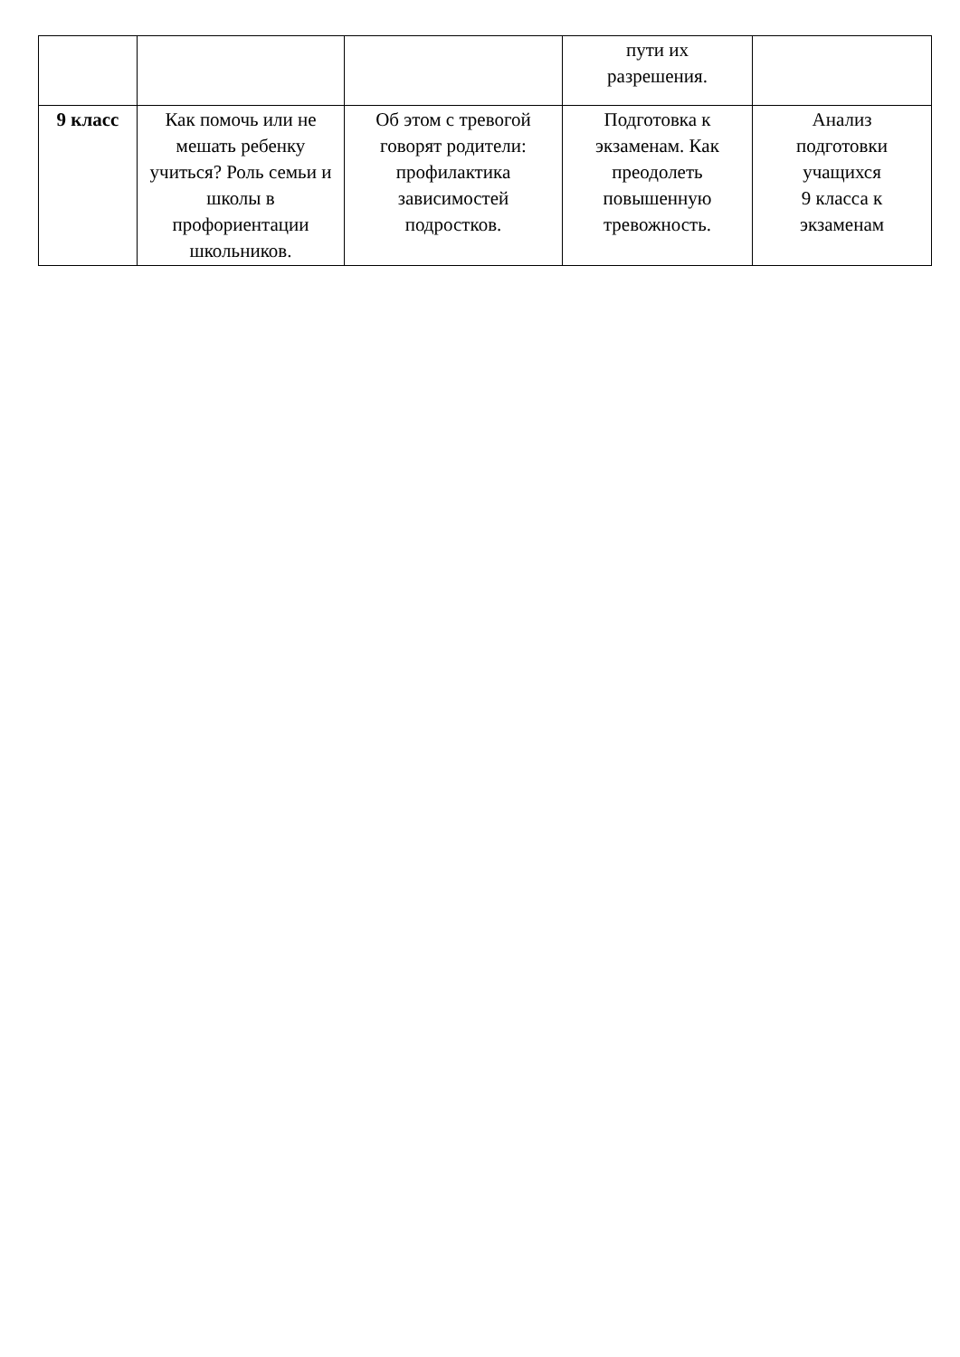| | | | пути их разрешения. | |
| 9 класс | Как помочь или не мешать ребенку учиться? Роль семьи и школы в профориентации школьников. | Об этом с тревогой говорят родители: профилактика зависимостей подростков. | Подготовка к экзаменам. Как преодолеть повышенную тревожность. | Анализ подготовки учащихся 9 класса к экзаменам |